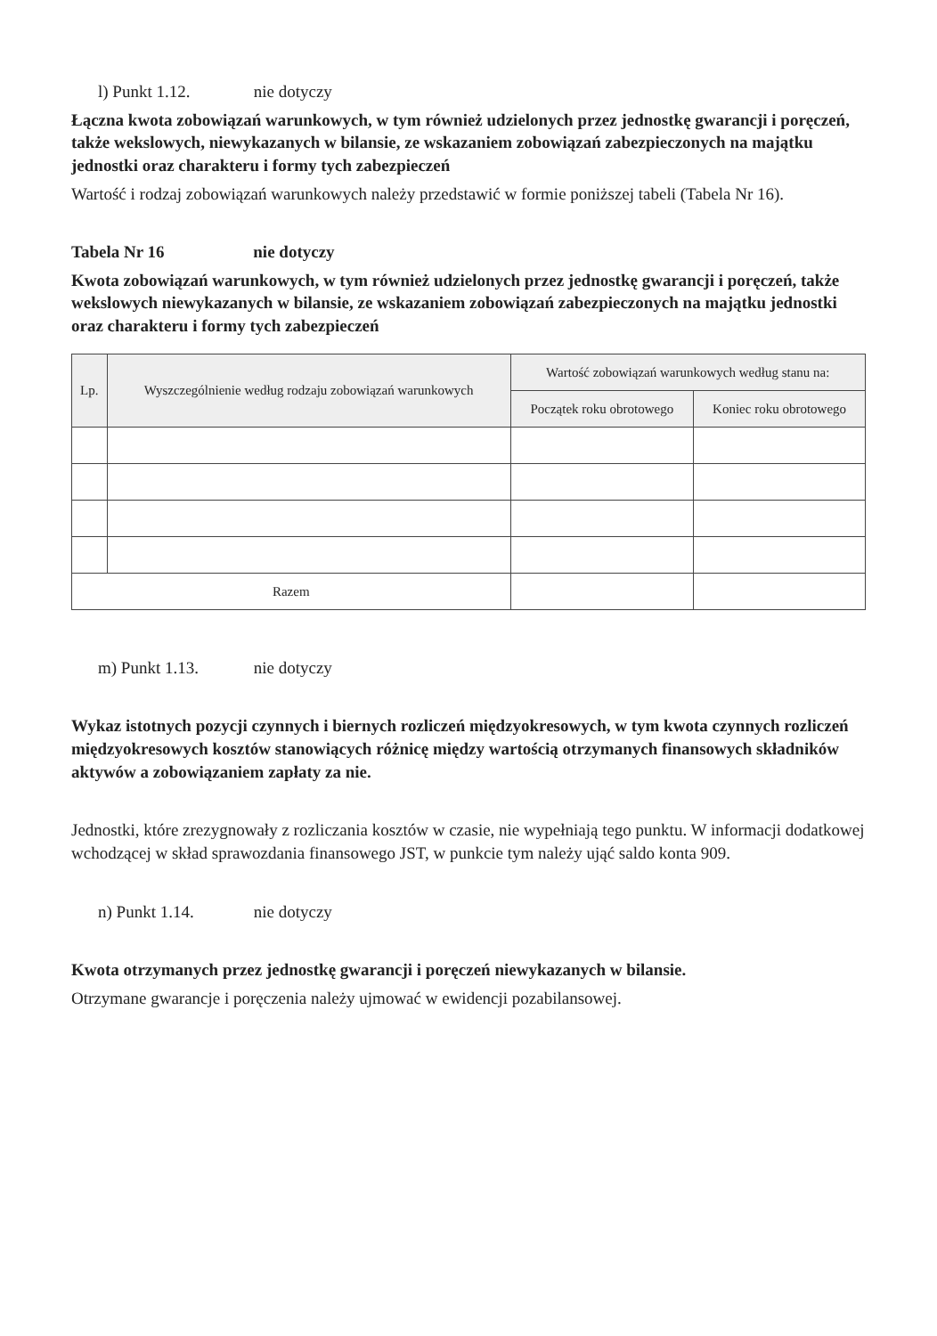l) Punkt 1.12. nie dotyczy
Łączna kwota zobowiązań warunkowych, w tym również udzielonych przez jednostkę gwarancji i poręczeń, także wekslowych, niewykazanych w bilansie, ze wskazaniem zobowiązań zabezpieczonych na majątku jednostki oraz charakteru i formy tych zabezpieczeń
Wartość i rodzaj zobowiązań warunkowych należy przedstawić w formie poniższej tabeli (Tabela Nr 16).
Tabela Nr 16 nie dotyczy
Kwota zobowiązań warunkowych, w tym również udzielonych przez jednostkę gwarancji i poręczeń, także wekslowych niewykazanych w bilansie, ze wskazaniem zobowiązań zabezpieczonych na majątku jednostki oraz charakteru i formy tych zabezpieczeń
| Lp. | Wyszczególnienie według rodzaju zobowiązań warunkowych | Wartość zobowiązań warunkowych według stanu na: | |
| --- | --- | --- | --- |
| | | Początek roku obrotowego | Koniec roku obrotowego |
| Razem | | | |
m) Punkt 1.13. nie dotyczy
Wykaz istotnych pozycji czynnych i biernych rozliczeń międzyokresowych, w tym kwota czynnych rozliczeń międzyokresowych kosztów stanowiących różnicę między wartością otrzymanych finansowych składników aktywów a zobowiązaniem zapłaty za nie.
Jednostki, które zrezygnowały z rozliczania kosztów w czasie, nie wypełniają tego punktu. W informacji dodatkowej wchodzącej w skład sprawozdania finansowego JST, w punkcie tym należy ująć saldo konta 909.
n) Punkt 1.14. nie dotyczy
Kwota otrzymanych przez jednostkę gwarancji i poręczeń niewykazanych w bilansie.
Otrzymane gwarancje i poręczenia należy ujmować w ewidencji pozabilansowej.